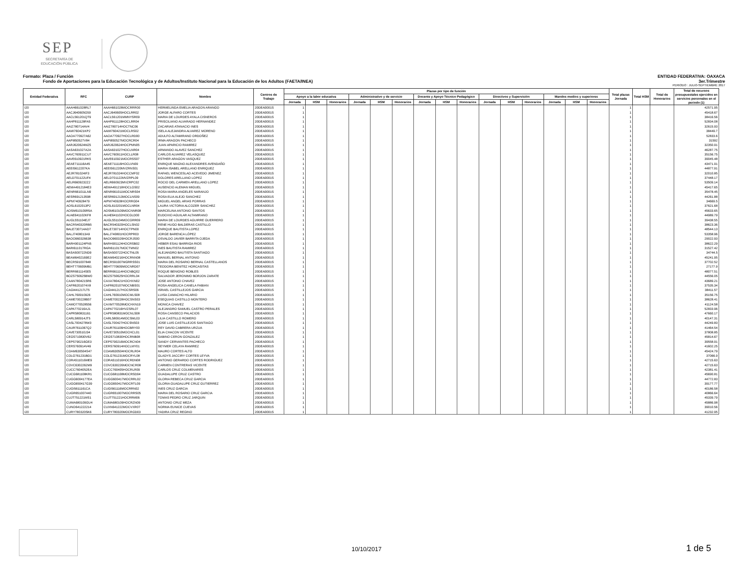SEP
SECRETARÍA DE
EDUCACIÓN PÚBLICA
Formato: Plaza / Función ENTIDAD FEDERATIVA: OAXACA
Fondo de Aportaciones para la Educación Tecnológica y de Adultos/Instituto Nacional para la Educación de los Adultos (FAETA/INEA) 3er.Trimestre
PERIODO : JULIO-SEPTIEMBRE 2017
| Entidad Federativa | RFC | CURP | Nombre | Centros de Trabajo | Plazas por tipo de función | | | | | | | | | | | | | | | Total plazas Jornada | Total HSM | Total de Honorarios | Total de recursos presupuestales ejercidos en servicios personales en el periodo (1) |
| --- | --- | --- | --- | --- | --- | --- | --- | --- | --- | --- | --- | --- | --- | --- | --- | --- | --- | --- | --- | --- | --- | --- | --- |
| | | | | | Apoyo a la labor educativa | | | Administrativo y de servicio | | | Docente y Apoyo Técnico Pedagógico | | | Directivos y Supervisión | | | Mandos medios y superiores | | | | | | |
| | | | | | Jornada | HSM | Honorarios | Jornada | HSM | Honorarios | Jornada | HSM | Honorarios | Jornada | HSM | Honorarios | Jornada | HSM | Honorarios | | | | |
| I20 | AAAH661028RL7 | AAAH661028MOCRRR00 | HERMELINDA EMELIA ARAGON ARANGO | 20DEA0001S | 1 | | | | | | | | | | | | | | | 1 | | | 42571.95 |
| I20 | AACJ640605G59 | AACJ640605HOCLRR02 | JORGE ALFARO CORTES | 20DEA0001S | 1 | | | | | | | | | | | | | | | 1 | | | 45418.67 |
| I20 | AACL561201QT9 | AACL561201MMNYSR09 | MARIA DE LOURDES AYALA CISNEROS | 20DEA0001S | 1 | | | | | | | | | | | | | | | 1 | | | 38416.56 |
| I20 | AAHP811128FA5 | AAHP811128HOCLRR04 | PRISCILIANO ALVARADO HERNANDEZ | 20DEA0001S | 1 | | | | | | | | | | | | | | | 1 | | | 52834.08 |
| I20 | AAIZ780714AV4 | AAIZ780714HOCTNC06 | ZACARIAS ATANACIO INES | 20DEA0001S | 1 | | | | | | | | | | | | | | | 1 | | | 32615.93 |
| I20 | AAMI760421KP2 | AAMI760421MOCLRS02 | ISELA ALEJANDRA ALVAREZ MORENO | 20DEA0001S | 1 | | | | | | | | | | | | | | | 1 | | | 38449.7 |
| I20 | AAOA770927A62 | AAOA770927HOCLRD00 | ADULFO ALTAMIRANO ORDOÑEZ | 20DEA0001S | 1 | | | | | | | | | | | | | | | 1 | | | 52833.6 |
| I20 | AAPI850527V84 | AAPI850527MOCRCR04 | IRMA ARAGON PACHECO | 20DEA0001S | 1 | | | | | | | | | | | | | | | 1 | | | 31592 |
| I20 | AARJ620624MZ5 | AARJ620624HOCPMN05 | JUAN APARICIO RAMIREZ | 20DEA0001S | 1 | | | | | | | | | | | | | | | 1 | | | 32350.91 |
| I20 | AASA631027A2A | AASA631027HOCLNR04 | ARMANDO ALAVEZ SANCHEZ | 20DEA0001S | 1 | | | | | | | | | | | | | | | 1 | | | 46287.75 |
| I20 | AAVC760911CU7 | AAVC760911HOCLLR08 | CARLOS ALVAREZ VELASQUEZ | 20DEA0001S | 1 | | | | | | | | | | | | | | | 1 | | | 35156.75 |
| I20 | AAVE610921RK5 | AAVE610921MOCRSS07 | ESTHER ARAGON VASQUEZ | 20DEA0001S | 1 | | | | | | | | | | | | | | | 1 | | | 39045.48 |
| I20 | AEAE711116A45 | AEAE711116HOCLVN09 | ENRIQUE MAGNO ALEXANDRES AVENDAÑO | 20DEA0001S | 1 | | | | | | | | | | | | | | | 1 | | | 43471.91 |
| I20 | AEEI5612207KA | AEEI561220MVZRNS01 | MARIA ISABEL ARELLANO ENRIQUEZ | 20DEA0001S | 1 | | | | | | | | | | | | | | | 1 | | | 44877.91 |
| I20 | AEJR781024IF3 | AEJR781024HOCCMF02 | RAFAEL WENCESLAO ACEVEDO JIMENEZ | 20DEA0001S | 1 | | | | | | | | | | | | | | | 1 | | | 32010.85 |
| I20 | AELD701122UF4 | AELD701122MVZRPL09 | DOLORES ARELLANO LOPEZ | 20DEA0001S | 1 | | | | | | | | | | | | | | | 1 | | | 37448.17 |
| I20 | AELR6609232Z2 | AELR660923MVZRPC02 | ROCIO DEL CARMEN ARELLANO LOPEZ | 20DEA0001S | 1 | | | | | | | | | | | | | | | 1 | | | 53509.14 |
| I20 | AEMA4912184E3 | AEMA491218HOCLGS02 | AUSENCIO ALEMAN MIGUEL | 20DEA0001S | 1 | | | | | | | | | | | | | | | 1 | | | 45417.65 |
| I20 | AENR661011LN9 | AENR661011MOCNRS04 | ROSA MARIA ANGELES NARANJO | 20DEA0001S | 1 | | | | | | | | | | | | | | | 1 | | | 35478.45 |
| I20 | AESR691213598 | AESR691213MOCLNS09 | ROSA ELIA ALEJO SANCHEZ | 20DEA0001S | 1 | | | | | | | | | | | | | | | 1 | | | 44261.88 |
| I20 | AIPM740928479 | AIPM740928HOCRRG04 | MIGUEL ANGEL ARIAS PORRAS | 20DEA0001S | 1 | | | | | | | | | | | | | | | 1 | | | 34669.5 |
| I20 | AOSL6102013P2 | AOSL610201MOCLNR04 | LAURA VICTORIA ALCOZER SANCHEZ | 20DEA0001S | 1 | | | | | | | | | | | | | | | 1 | | | 37621.68 |
| I20 | AOSM610109R5A | AOSM610109MOCNNR08 | MARCELINA ANTONIO SANTOS | 20DEA0001S | 1 | | | | | | | | | | | | | | | 1 | | | 45633.65 |
| I20 | AUAE641102KF8 | AUAE641102HOCGLD00 | EUDOXIO AGUILAR ALTAMIRANO | 20DEA0001S | 1 | | | | | | | | | | | | | | | 1 | | | 44989.79 |
| I20 | AUGL551104EJ7 | AUGL551104MOCGRR09 | MARIA DE LOURDES AGUIRRE GUERRERO | 20DEA0001S | 1 | | | | | | | | | | | | | | | 1 | | | 39438.55 |
| I20 | BACR540320RB5 | BACR540320HOCLSN02 | RENE HUGO BALDERAS CASTILLO | 20DEA0001S | 1 | | | | | | | | | | | | | | | 1 | | | 38623.36 |
| I20 | BALE730714AD7 | BALE730714HOCTPN00 | ENRIQUE BAUTISTA LOPEZ | 20DEA0001S | 1 | | | | | | | | | | | | | | | 1 | | | 48544.13 |
| I20 | BALJ7408013A9 | BALJ740801HOCRPR03 | JORGE BARENCA LÓPEZ | 20DEA0001S | 1 | | | | | | | | | | | | | | | 1 | | | 53358.96 |
| I20 | BAOO960326638 | BAOO960326HOCRJS00 | OSVALDO JAVIER BARRITA OJEDA | 20DEA0001S | 1 | | | | | | | | | | | | | | | 1 | | | 29022.93 |
| I20 | BARH901124PN5 | BARH901124HOCRSB02 | HEBER ESAU BARRIGA RIOS | 20DEA0001S | 1 | | | | | | | | | | | | | | | 1 | | | 38622.29 |
| I20 | BARI611017RGA | BARI611017MOCTMN02 | INES BAUTISTA RAMIREZ | 20DEA0001S | 1 | | | | | | | | | | | | | | | 1 | | | 31527.42 |
| I20 | BASA500722ND9 | BASA500722HOCTNL05 | ALEJANDRO BAUTISTA SANTIAGO | 20DEA0001S | 1 | | | | | | | | | | | | | | | 1 | | | 34744.5 |
| I20 | BEAM6402169E2 | BEAM640216HOCRNN08 | MANUEL BERNAL ANTONIO | 20DEA0001S | 1 | | | | | | | | | | | | | | | 1 | | | 45241.95 |
| I20 | BECR591007848 | BECR591007MGRRSS01 | MARIA DEL ROSARIO BERNAL CASTELLANOS | 20DEA0001S | 1 | | | | | | | | | | | | | | | 1 | | | 37702.52 |
| I20 | BEHT770609MB1 | BEHT770609MOCNRD07 | TEODORA BENITEZ HORCASITAS | 20DEA0001S | 1 | | | | | | | | | | | | | | | 1 | | | 27177.9 |
| I20 | BERR661114SE5 | BERR661114HOCNBQ02 | ROQUE BENIGNO ROBLES | 20DEA0001S | 1 | | | | | | | | | | | | | | | 1 | | | 48077.51 |
| I20 | BOZS750625BW0 | BOZS750625HOCRRL04 | SALVADOR JERONIMO BORJON ZARATE | 20DEA0001S | 1 | | | | | | | | | | | | | | | 1 | | | 44556.05 |
| I20 | CAAN7804215R6 | CAXA780421HOCHXN02 | JOSE ANTONIO CHAVEZ | 20DEA0001S | 1 | | | | | | | | | | | | | | | 1 | | | 43689.21 |
| I20 | CAFR6201074X8 | CAFR620107MOCNBS01 | ROSA ANGELICA CANELA FABIAN | 20DEA0001S | 1 | | | | | | | | | | | | | | | 1 | | | 37535.34 |
| I20 | CAGI441217LT5 | CAGI441217HOCSRS06 | ISRAEL CASTILLEJOS GARCIA | 20DEA0001S | 1 | | | | | | | | | | | | | | | 1 | | | 38411.57 |
| I20 | CAHL760910926 | CAHL760910MOCMLS08 | LUISA CAMACHO HILARIO | 20DEA0001S | 1 | | | | | | | | | | | | | | | 1 | | | 35156.75 |
| I20 | CAME700228B57 | CAME700228HOCSNS03 | ESEQUIAS CASTILLO MONTERO | 20DEA0001S | 1 | | | | | | | | | | | | | | | 1 | | | 38628.41 |
| I20 | CAMO770528556 | CAXM770528MOCHXN19 | MONICA CHAVEZ | 20DEA0001S | 1 | | | | | | | | | | | | | | | 1 | | | 41124.58 |
| I20 | CAPA770216AJ1 | CAPA770216HVZSRL07 | ALEJANDRO SAMUEL CASTRO PERALES | 20DEA0001S | 1 | | | | | | | | | | | | | | | 1 | | | 52833.96 |
| I20 | CAPR580831161 | CAPR580831MOCNLS08 | ROSA CANSECO PALACIOS | 20DEA0001S | 1 | | | | | | | | | | | | | | | 1 | | | 47660.17 |
| I20 | CARL580914JT5 | CARL580914MOCSML03 | LILIA CASTILLO ROMERO | 20DEA0001S | 1 | | | | | | | | | | | | | | | 1 | | | 40147.31 |
| I20 | CASL7004278W3 | CASL700427HOCSNS03 | JOSE LUIS CASTILLEJOS SANTIAGO | 20DEA0001S | 1 | | | | | | | | | | | | | | | 1 | | | 44249.83 |
| I20 | CAUR7611067Q2 | CAUR761106HOCBRY00 | REY DAVID CABRERA URZUA | 20DEA0001S | 1 | | | | | | | | | | | | | | | 1 | | | 41464.54 |
| I20 | CAVE730510J34 | CAVE730510MOCHCL01 | ELIA CHACON VICENTE | 20DEA0001S | 1 | | | | | | | | | | | | | | | 1 | | | 37808.85 |
| I20 | CEGS710830V62 | CEGS710830HOCRNB08 | SABINO CERON GONZALEZ | 20DEA0001S | 1 | | | | | | | | | | | | | | | 1 | | | 45814.67 |
| I20 | CEPS790216GE3 | CEPS790216MOCRCN04 | SANDY CERVANTES PACHECO | 20DEA0001S | 1 | | | | | | | | | | | | | | | 1 | | | 39558.91 |
| I20 | CERS760914V49 | CERS760914HOCLMY01 | SEYMER CELAYA RAMIREZ | 20DEA0001S | 1 | | | | | | | | | | | | | | | 1 | | | 41602.25 |
| I20 | COAM630504S47 | COAM630504HOCRLR04 | MAURO CORTES ALTO | 20DEA0001S | 1 | | | | | | | | | | | | | | | 1 | | | 45424.79 |
| I20 | COLG761231BD1 | COLG761231MOCRYL08 | GLADYS JACCIRY CORTES LEYVA | 20DEA0001S | 1 | | | | | | | | | | | | | | | 1 | | | 37066.9 |
| I20 | CORA511016ME9 | CORA511016HOCRDN08 | ANTONIO GERARDO CORTES RODRIGUEZ | 20DEA0001S | 1 | | | | | | | | | | | | | | | 1 | | | 42715.63 |
| I20 | COVC6302262M9 | COVC630226MOCNCR08 | CARMEN CONTRERAS VICENTE | 20DEA0001S | 1 | | | | | | | | | | | | | | | 1 | | | 42715.63 |
| I20 | CUCC7604052EA | CUCC760405HOCRLR09 | CARLOS CRUZ COLMENARES | 20DEA0001S | 1 | | | | | | | | | | | | | | | 1 | | | 42381.41 |
| I20 | CUCG681108KR1 | CUCG681108MOCRSD04 | GUADALUPE CRUZ CASTRO | 20DEA0001S | 1 | | | | | | | | | | | | | | | 1 | | | 45690.81 |
| I20 | CUGG6004177EA | CUGG600417MOCRRL02 | GLORIA REBECA CRUZ GARCIA | 20DEA0001S | 1 | | | | | | | | | | | | | | | 1 | | | 44772.83 |
| I20 | CUGG650417G39 | CUGG650417MOCRTL09 | GLORIA GUADALUPE CRUZ GUTIERREZ | 20DEA0001S | 1 | | | | | | | | | | | | | | | 1 | | | 39177.77 |
| I20 | CUGI5611161CA | CUGI561116MOCRRN02 | INES CRUZ GARCIA | 20DEA0001S | 1 | | | | | | | | | | | | | | | 1 | | | 40186.58 |
| I20 | CUGR651007440 | CUGR651007MOCRRS05 | MARIA DEL ROSARIO CRUZ GARCIA | 20DEA0001S | 1 | | | | | | | | | | | | | | | 1 | | | 40866.64 |
| I20 | CUJT751221MS1 | CUJT751221HOCRRM06 | TOMAS PEDRO CRUZ JARQUIN | 20DEA0001S | 1 | | | | | | | | | | | | | | | 1 | | | 45339.79 |
| I20 | CUMA680109GU4 | CUMA680109HOCRZN09 | ANTONIO CRUZ MEZA | 20DEA0001S | 1 | | | | | | | | | | | | | | | 1 | | | 45886.98 |
| I20 | CUNO641222214 | CUXN641222MOCVXR07 | NORMA EUNICE CUEVAS | 20DEA0001S | 1 | | | | | | | | | | | | | | | 1 | | | 39010.56 |
| I20 | CURY780320SK6 | CURY780320MOCRGD03 | YADIRA CRUZ REGINO | 20DEA0001S | 1 | | | | | | | | | | | | | | | 1 | | | 41232.95 |
10/10/2017 1 de 5